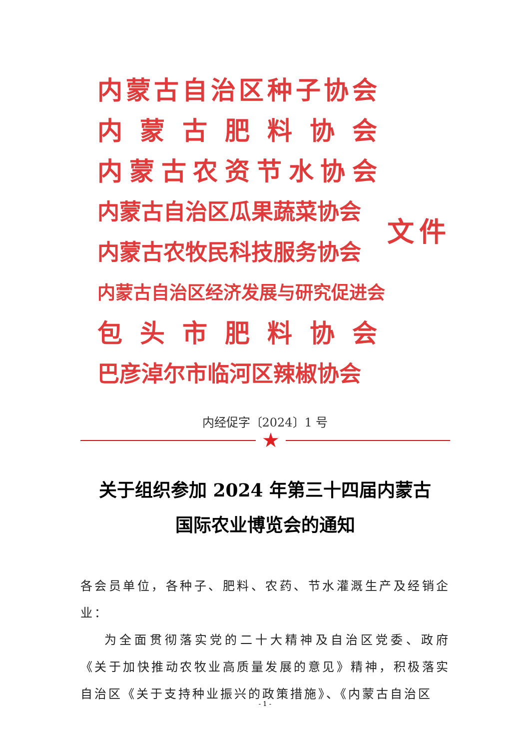内蒙古自治区种子协会
内蒙古肥料协会
内蒙古农资节水协会
内蒙古自治区瓜果蔬菜协会
内蒙古农牧民科技服务协会
内蒙古自治区经济发展与研究促进会
包头市肥料协会
巴彦淖尔市临河区辣椒协会
文件
内经促字〔2024〕1 号
★
关于组织参加 2024 年第三十四届内蒙古
国际农业博览会的通知
各会员单位，各种子、肥料、农药、节水灌溉生产及经销企业：
为全面贯彻落实党的二十大精神及自治区党委、政府《关于加快推动农牧业高质量发展的意见》精神，积极落实自治区《关于支持种业振兴的政策措施》、《内蒙古自治区
- 1 -